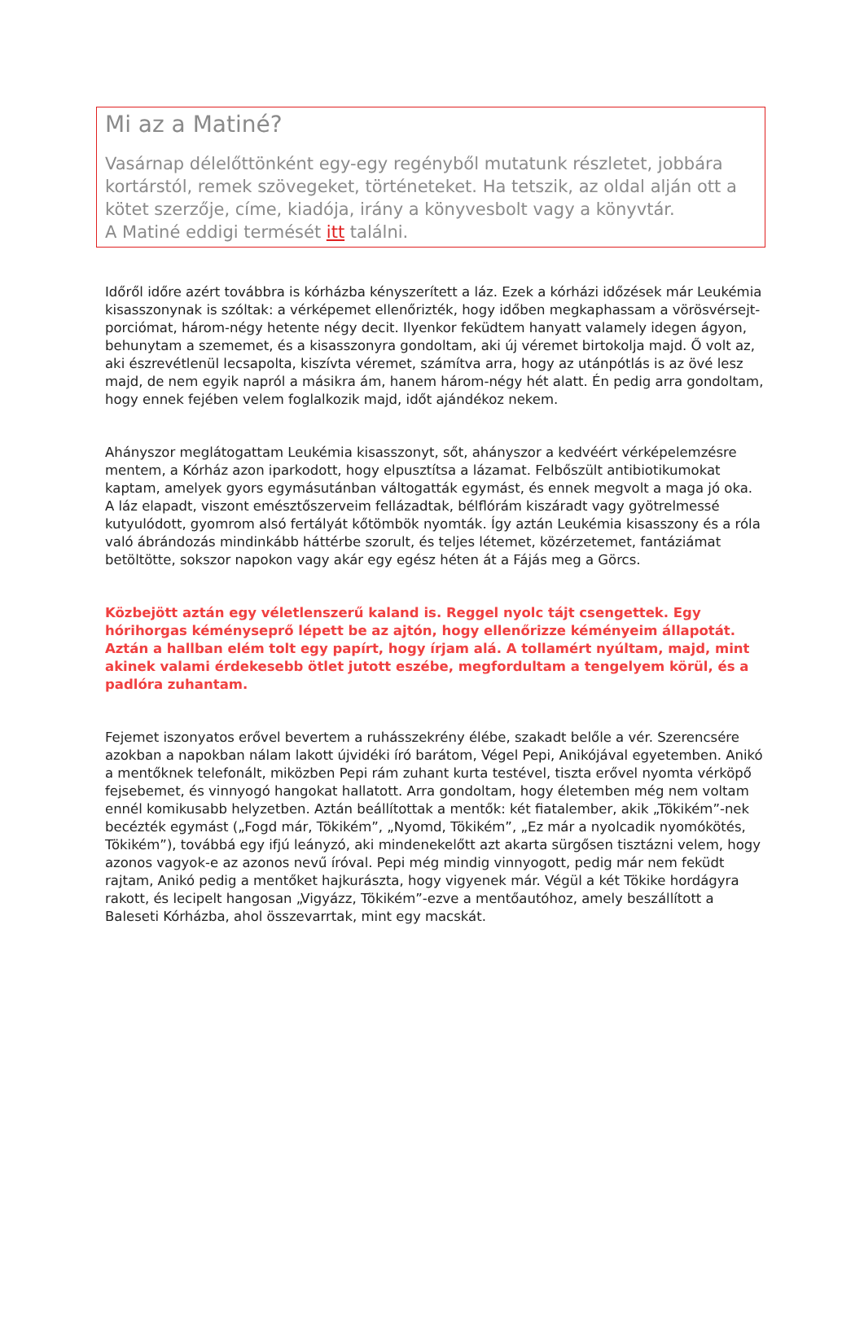Mi az a Matiné?
Vasárnap délelőttönként egy-egy regényből mutatunk részletet, jobbára kortárstól, remek szövegeket, történeteket. Ha tetszik, az oldal alján ott a kötet szerzője, címe, kiadója, irány a könyvesbolt vagy a könyvtár.
A Matiné eddigi termését itt találni.
Időről időre azért továbbra is kórházba kényszerített a láz. Ezek a kórházi időzések már Leukémia kisasszonynak is szóltak: a vérképemet ellenőrizték, hogy időben megkaphassam a vörösvérsejt-porciómat, három-négy hetente négy decit. Ilyenkor feküdtem hanyatt valamely idegen ágyon, behunytam a szememet, és a kisasszonyra gondoltam, aki új véremet birtokolja majd. Ő volt az, aki észrevétlenül lecsapolta, kiszívta véremet, számítva arra, hogy az utánpótlás is az övé lesz majd, de nem egyik napról a másikra ám, hanem három-négy hét alatt. Én pedig arra gondoltam, hogy ennek fejében velem foglalkozik majd, időt ajándékoz nekem.
Ahányszor meglátogattam Leukémia kisasszonyt, sőt, ahányszor a kedvéért vérképelemzésre mentem, a Kórház azon iparkodott, hogy elpusztítsa a lázamat. Felbőszült antibiotikumokat kaptam, amelyek gyors egymásutánban váltogatták egymást, és ennek megvolt a maga jó oka. A láz elapadt, viszont emésztőszerveim fellázadtak, bélflórám kiszáradt vagy gyötrelmessé kutyulódott, gyomrom alsó fertályát kőtömbök nyomták. Így aztán Leukémia kisasszony és a róla való ábrándozás mindinkább háttérbe szorult, és teljes létemet, közérzetemet, fantáziámat betöltötte, sokszor napokon vagy akár egy egész héten át a Fájás meg a Görcs.
Közbejött aztán egy véletlenszerű kaland is. Reggel nyolc tájt csengettek. Egy hórihorgas kéményseprő lépett be az ajtón, hogy ellenőrizze kéményeim állapotát. Aztán a hallban elém tolt egy papírt, hogy írjam alá. A tollamért nyúltam, majd, mint akinek valami érdekesebb ötlet jutott eszébe, megfordultam a tengelyem körül, és a padlóra zuhantam.
Fejemet iszonyatos erővel bevertem a ruhásszekrény élébe, szakadt belőle a vér. Szerencsére azokban a napokban nálam lakott újvidéki író barátom, Végel Pepi, Anikójával egyetemben. Anikó a mentőknek telefonált, miközben Pepi rám zuhant kurta testével, tiszta erővel nyomta vérköpő fejsebemet, és vinnyogó hangokat hallatott. Arra gondoltam, hogy életemben még nem voltam ennél komikusabb helyzetben. Aztán beállítottak a mentők: két fiatalember, akik „Tökikém”-nek becézték egymást („Fogd már, Tökikém”, „Nyomd, Tökikém”, „Ez már a nyolcadik nyomókötés, Tökikém”), továbbá egy ifjú leányzó, aki mindenekelőtt azt akarta sürgősen tisztázni velem, hogy azonos vagyok-e az azonos nevű íróval. Pepi még mindig vinnyogott, pedig már nem feküdt rajtam, Anikó pedig a mentőket hajkurászta, hogy vigyenek már. Végül a két Tökike hordágyra rakott, és lecipelt hangosan „Vigyázz, Tökikém”-ezve a mentőautóhoz, amely beszállított a Baleseti Kórházba, ahol összevarrtak, mint egy macskát.